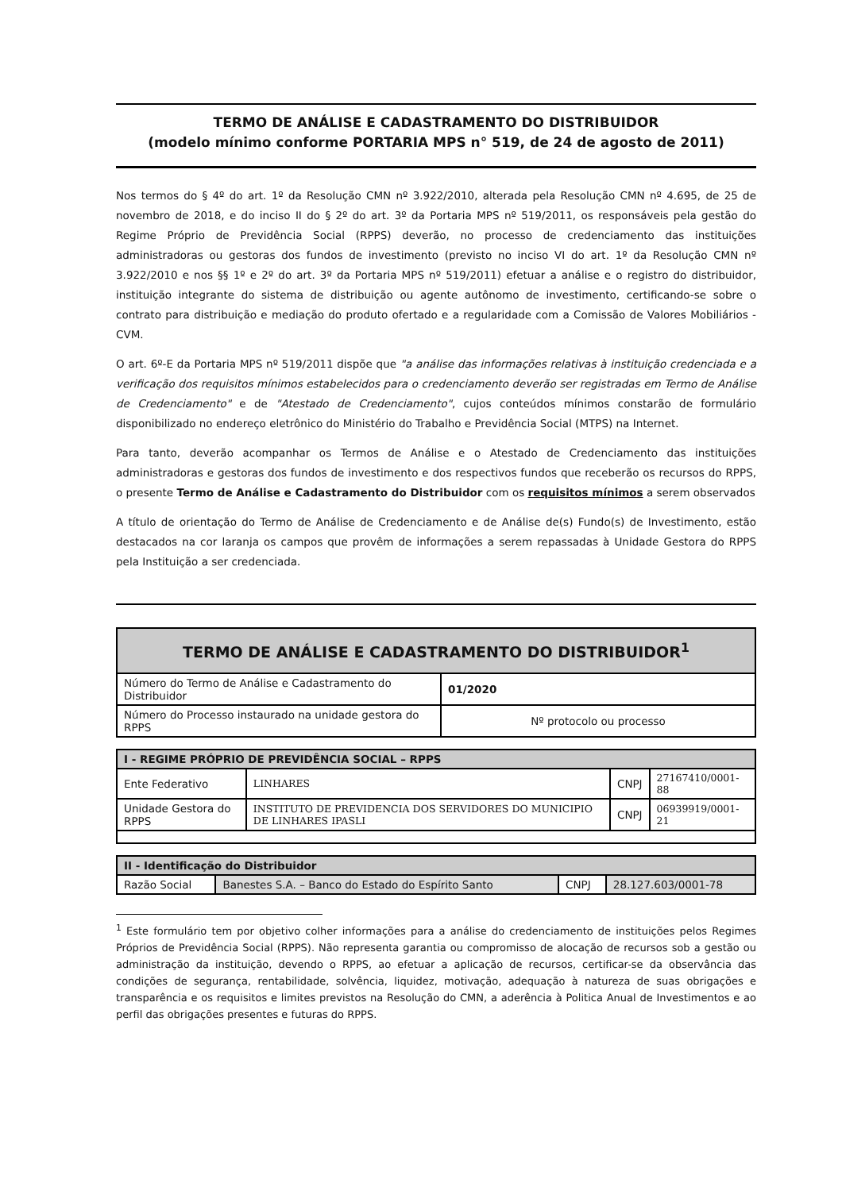TERMO DE ANÁLISE E CADASTRAMENTO DO DISTRIBUIDOR
(modelo mínimo conforme PORTARIA MPS n° 519, de 24 de agosto de 2011)
Nos termos do § 4º do art. 1º da Resolução CMN nº 3.922/2010, alterada pela Resolução CMN nº 4.695, de 25 de novembro de 2018, e do inciso II do § 2º do art. 3º da Portaria MPS nº 519/2011, os responsáveis pela gestão do Regime Próprio de Previdência Social (RPPS) deverão, no processo de credenciamento das instituições administradoras ou gestoras dos fundos de investimento (previsto no inciso VI do art. 1º da Resolução CMN nº 3.922/2010 e nos §§ 1º e 2º do art. 3º da Portaria MPS nº 519/2011) efetuar a análise e o registro do distribuidor, instituição integrante do sistema de distribuição ou agente autônomo de investimento, certificando-se sobre o contrato para distribuição e mediação do produto ofertado e a regularidade com a Comissão de Valores Mobiliários - CVM.
O art. 6º-E da Portaria MPS nº 519/2011 dispõe que "a análise das informações relativas à instituição credenciada e a verificação dos requisitos mínimos estabelecidos para o credenciamento deverão ser registradas em Termo de Análise de Credenciamento" e de "Atestado de Credenciamento", cujos conteúdos mínimos constarão de formulário disponibilizado no endereço eletrônico do Ministério do Trabalho e Previdência Social (MTPS) na Internet.
Para tanto, deverão acompanhar os Termos de Análise e o Atestado de Credenciamento das instituições administradoras e gestoras dos fundos de investimento e dos respectivos fundos que receberão os recursos do RPPS, o presente Termo de Análise e Cadastramento do Distribuidor com os requisitos mínimos a serem observados
A título de orientação do Termo de Análise de Credenciamento e de Análise de(s) Fundo(s) de Investimento, estão destacados na cor laranja os campos que provêm de informações a serem repassadas à Unidade Gestora do RPPS pela Instituição a ser credenciada.
| TERMO DE ANÁLISE E CADASTRAMENTO DO DISTRIBUIDOR<sup>1</sup> | |
| --- | --- |
| Número do Termo de Análise e Cadastramento do Distribuidor | 01/2020 |
| Número do Processo instaurado na unidade gestora do RPPS | Nº protocolo ou processo |
| I - REGIME PRÓPRIO DE PREVIDÊNCIA SOCIAL – RPPS | | | |
| Ente Federativo | LINHARES | CNPJ | 27167410/0001-88 |
| Unidade Gestora do RPPS | INSTITUTO DE PREVIDENCIA DOS SERVIDORES DO MUNICIPIO DE LINHARES IPASLI | CNPJ | 06939919/0001-21 |
| II - Identificação do Distribuidor | | | |
| Razão Social | Banestes S.A. – Banco do Estado do Espírito Santo | CNPJ | 28.127.603/0001-78 |
<sup>1</sup> Este formulário tem por objetivo colher informações para a análise do credenciamento de instituições pelos Regimes Próprios de Previdência Social (RPPS). Não representa garantia ou compromisso de alocação de recursos sob a gestão ou administração da instituição, devendo o RPPS, ao efetuar a aplicação de recursos, certificar-se da observância das condições de segurança, rentabilidade, solvência, liquidez, motivação, adequação à natureza de suas obrigações e transparência e os requisitos e limites previstos na Resolução do CMN, a aderência à Politica Anual de Investimentos e ao perfil das obrigações presentes e futuras do RPPS.